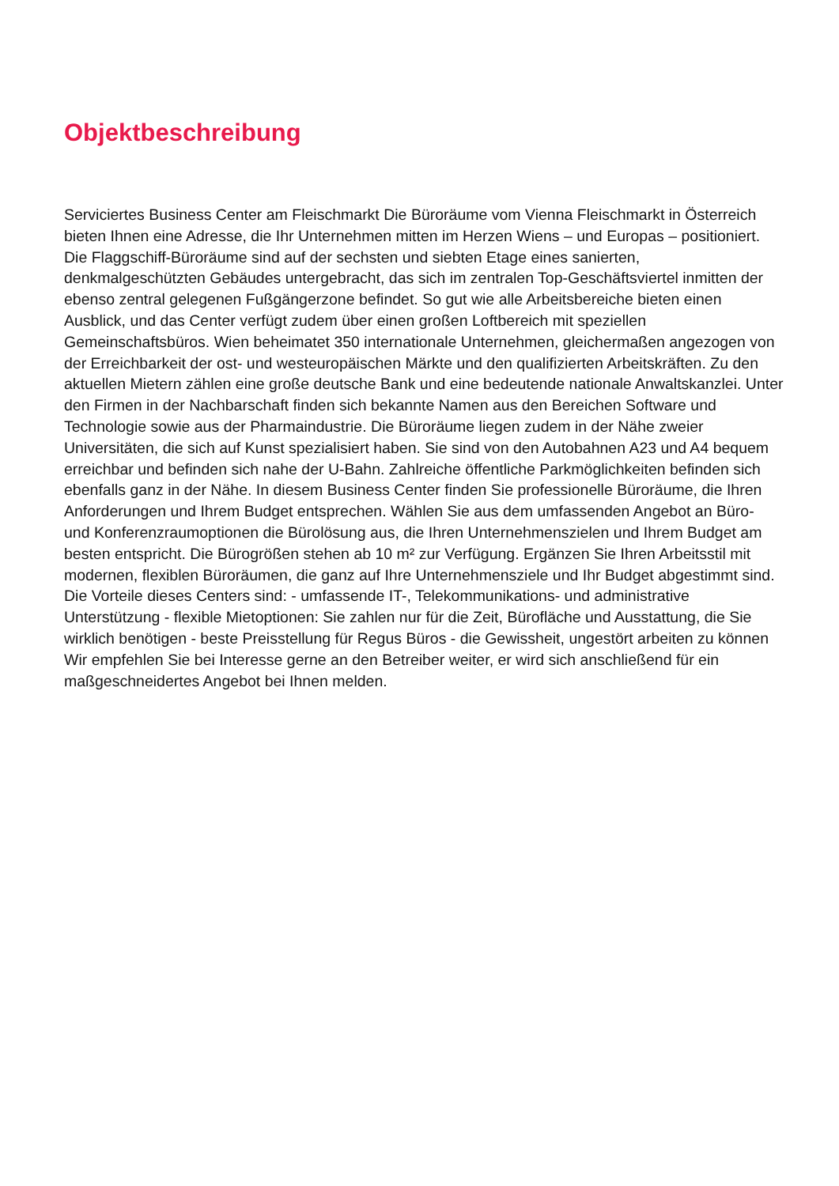Objektbeschreibung
Serviciertes Business Center am Fleischmarkt Die Büroräume vom Vienna Fleischmarkt in Österreich bieten Ihnen eine Adresse, die Ihr Unternehmen mitten im Herzen Wiens – und Europas – positioniert. Die Flaggschiff-Büroräume sind auf der sechsten und siebten Etage eines sanierten, denkmalgeschützten Gebäudes untergebracht, das sich im zentralen Top-Geschäftsviertel inmitten der ebenso zentral gelegenen Fußgängerzone befindet. So gut wie alle Arbeitsbereiche bieten einen Ausblick, und das Center verfügt zudem über einen großen Loftbereich mit speziellen Gemeinschaftsbüros. Wien beheimatet 350 internationale Unternehmen, gleichermaßen angezogen von der Erreichbarkeit der ost- und westeuropäischen Märkte und den qualifizierten Arbeitskräften. Zu den aktuellen Mietern zählen eine große deutsche Bank und eine bedeutende nationale Anwaltskanzlei. Unter den Firmen in der Nachbarschaft finden sich bekannte Namen aus den Bereichen Software und Technologie sowie aus der Pharmaindustrie. Die Büroräume liegen zudem in der Nähe zweier Universitäten, die sich auf Kunst spezialisiert haben. Sie sind von den Autobahnen A23 und A4 bequem erreichbar und befinden sich nahe der U-Bahn. Zahlreiche öffentliche Parkmöglichkeiten befinden sich ebenfalls ganz in der Nähe. In diesem Business Center finden Sie professionelle Büroräume, die Ihren Anforderungen und Ihrem Budget entsprechen. Wählen Sie aus dem umfassenden Angebot an Büro- und Konferenzraumoptionen die Bürolösung aus, die Ihren Unternehmenszielen und Ihrem Budget am besten entspricht. Die Bürogrößen stehen ab 10 m² zur Verfügung. Ergänzen Sie Ihren Arbeitsstil mit modernen, flexiblen Büroräumen, die ganz auf Ihre Unternehmensziele und Ihr Budget abgestimmt sind. Die Vorteile dieses Centers sind: - umfassende IT-, Telekommunikations- und administrative Unterstützung - flexible Mietoptionen: Sie zahlen nur für die Zeit, Bürofläche und Ausstattung, die Sie wirklich benötigen - beste Preisstellung für Regus Büros - die Gewissheit, ungestört arbeiten zu können Wir empfehlen Sie bei Interesse gerne an den Betreiber weiter, er wird sich anschließend für ein maßgeschneidertes Angebot bei Ihnen melden.